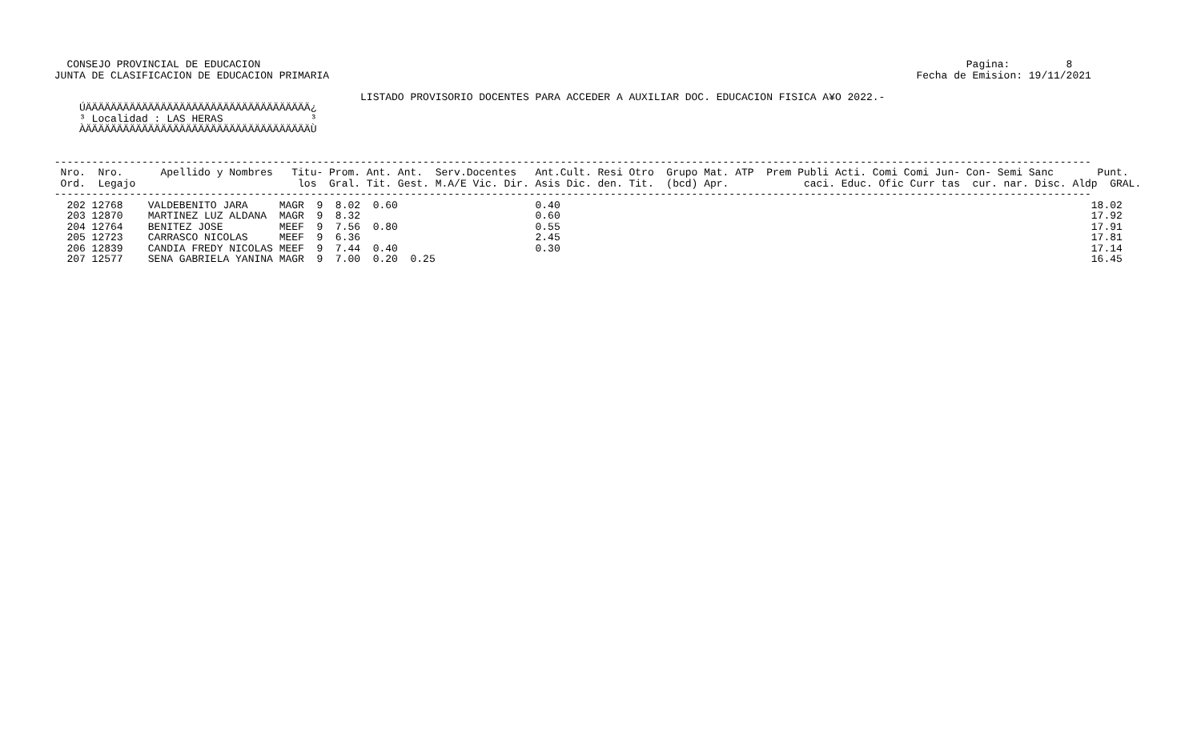CONSEJO PROVINCIAL DE EDUCACION                                                                                                                 Pagina:         8
 JUNTA DE CLASIFICACION DE EDUCACION PRIMARIA                                                                                              Fecha de Emision: 19/11/2021

                                                  LISTADO PROVISORIO DOCENTES PARA ACCEDER A AUXILIAR DOC. EDUCACION FISICA A¥O 2022.-
     ÚÄÄÄÄÄÄÄÄÄÄÄÄÄÄÄÄÄÄÄÄÄÄÄÄÄÄÄÄÄÄÄÄÄÄÄÄ¿
     ³ Localidad : LAS HERAS              ³
     ÀÄÄÄÄÄÄÄÄÄÄÄÄÄÄÄÄÄÄÄÄÄÄÄÄÄÄÄÄÄÄÄÄÄÄÄÄÙ


 ----------------------------------------------------------------------------------------------------------------------------------------------------------------------
  Nro.  Nro.      Apellido y Nombres   Titu- Prom. Ant. Ant.  Serv.Docentes   Ant.Cult. Resi Otro  Grupo Mat. ATP  Prem Publi Acti. Comi Comi Jun- Con- Semi Sanc       Punt.
  Ord.  Legajo                          los  Gral. Tit. Gest. M.A/E Vic. Dir. Asis Dic. den. Tit.  (bcd) Apr.            caci. Educ. Ofic Curr tas  cur. nar. Disc. Aldp  GRAL.
 ----------------------------------------------------------------------------------------------------------------------------------------------------------------------
   202 12768    VALDEBENITO JARA     MAGR  9  8.02  0.60                      0.40                                                                                     18.02
   203 12870    MARTINEZ LUZ ALDANA  MAGR  9  8.32                            0.60                                                                                     17.92
   204 12764    BENITEZ JOSE         MEEF  9  7.56  0.80                      0.55                                                                                     17.91
   205 12723    CARRASCO NICOLAS     MEEF  9  6.36                            2.45                                                                                     17.81
   206 12839    CANDIA FREDY NICOLAS MEEF  9  7.44  0.40                      0.30                                                                                     17.14
   207 12577    SENA GABRIELA YANINA MAGR  9  7.00  0.20  0.25                                                                                                         16.45